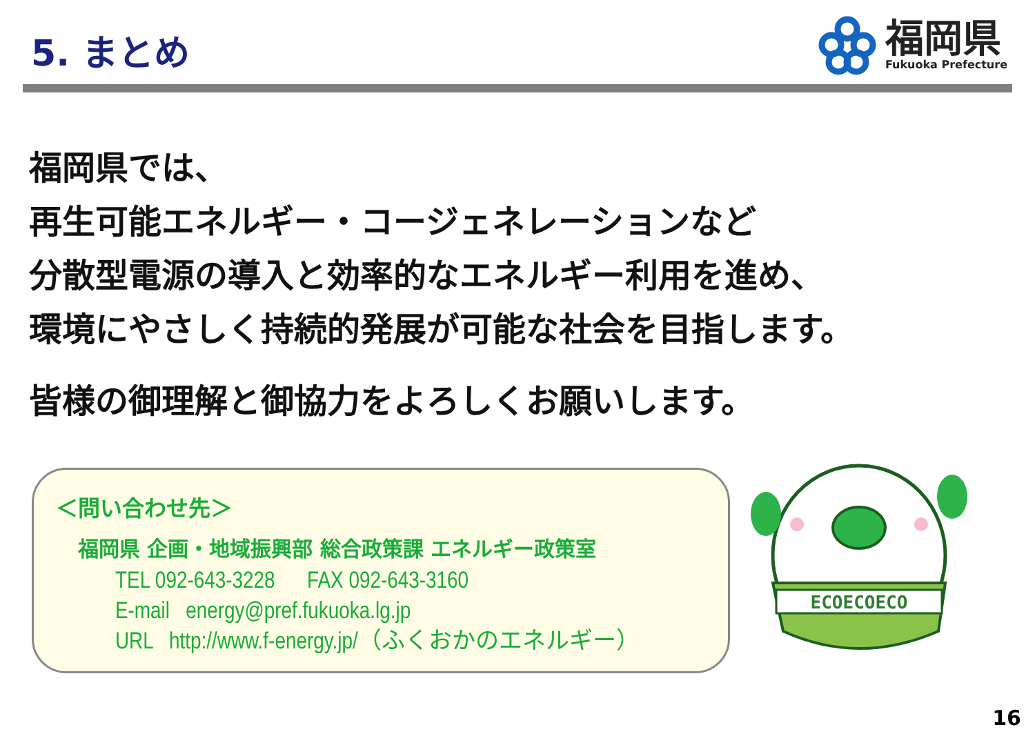5. まとめ
福岡県
Fukuoka Prefecture
福岡県では、
再生可能エネルギー・コージェネレーションなど
分散型電源の導入と効率的なエネルギー利用を進め、
環境にやさしく持続的発展が可能な社会を目指します。
皆様の御理解と御協力をよろしくお願いします。
＜問い合わせ先＞
福岡県 企画・地域振興部 総合政策課 エネルギー政策室
TEL 092-643-3228 FAX 092-643-3160
E-mail energy@pref.fukuoka.lg.jp
URL http://www.f-energy.jp/（ふくおかのエネルギー）
ECOECOECO
16